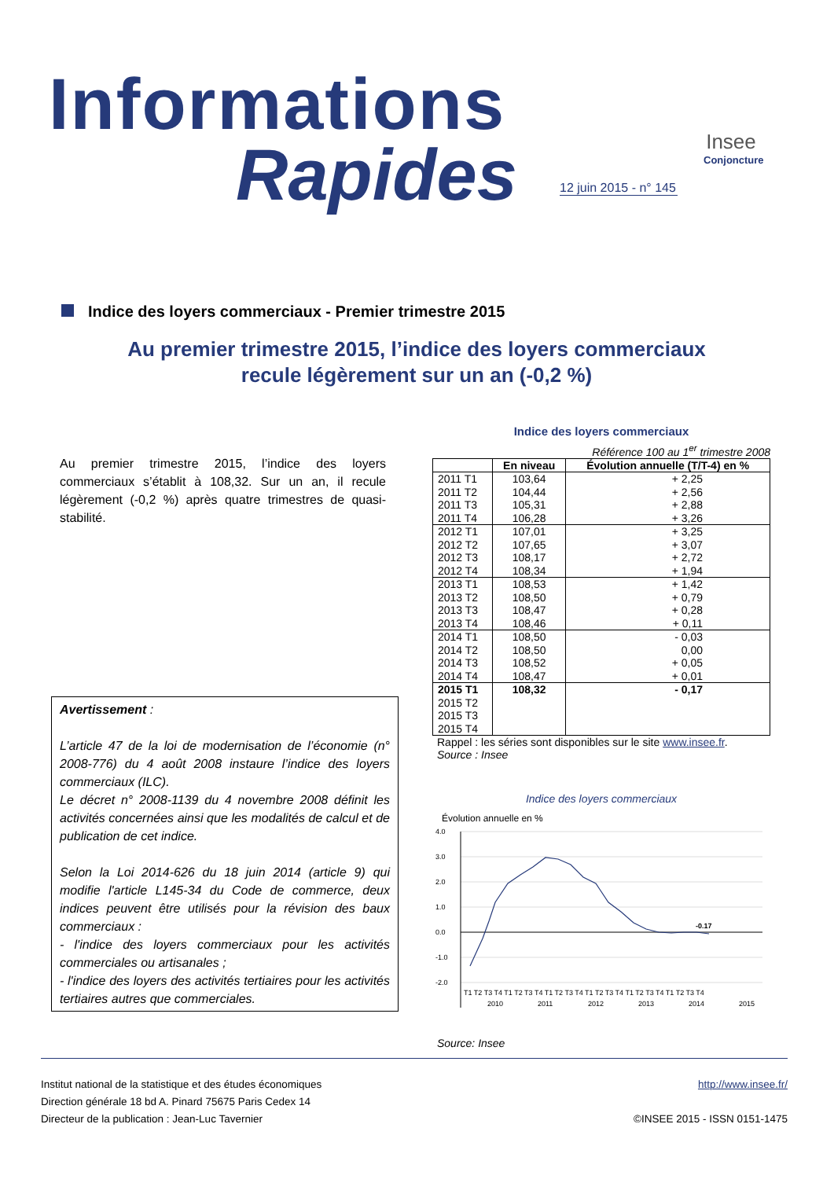Informations
Rapides
12 juin 2015 - n° 145
Insee
Conjoncture
Indice des loyers commerciaux - Premier trimestre 2015
Au premier trimestre 2015, l’indice des loyers commerciaux
recule légèrement sur un an (-0,2 %)
Au premier trimestre 2015, l’indice des loyers commerciaux s’établit à 108,32. Sur un an, il recule légèrement (-0,2 %) après quatre trimestres de quasi-stabilité.
Avertissement :
L’article 47 de la loi de modernisation de l’économie (n° 2008-776) du 4 août 2008 instaure l’indice des loyers commerciaux (ILC).
Le décret n° 2008-1139 du 4 novembre 2008 définit les activités concernées ainsi que les modalités de calcul et de publication de cet indice.
Selon la Loi 2014-626 du 18 juin 2014 (article 9) qui modifie l'article L145-34 du Code de commerce, deux indices peuvent être utilisés pour la révision des baux commerciaux :
- l'indice des loyers commerciaux pour les activités commerciales ou artisanales ;
- l'indice des loyers des activités tertiaires pour les activités tertiaires autres que commerciales.
Indice des loyers commerciaux
Référence 100 au 1<sup>er</sup> trimestre 2008
| | En niveau | Évolution annuelle (T/T-4) en % |
| --- | --- | --- |
| 2011 T1 | 103,64 | + 2,25 |
| 2011 T2 | 104,44 | + 2,56 |
| 2011 T3 | 105,31 | + 2,88 |
| 2011 T4 | 106,28 | + 3,26 |
| 2012 T1 | 107,01 | + 3,25 |
| 2012 T2 | 107,65 | + 3,07 |
| 2012 T3 | 108,17 | + 2,72 |
| 2012 T4 | 108,34 | + 1,94 |
| 2013 T1 | 108,53 | + 1,42 |
| 2013 T2 | 108,50 | + 0,79 |
| 2013 T3 | 108,47 | + 0,28 |
| 2013 T4 | 108,46 | + 0,11 |
| 2014 T1 | 108,50 | - 0,03 |
| 2014 T2 | 108,50 | 0,00 |
| 2014 T3 | 108,52 | + 0,05 |
| 2014 T4 | 108,47 | + 0,01 |
| 2015 T1 | 108,32 | - 0,17 |
| 2015 T2 | | |
| 2015 T3 | | |
| 2015 T4 | | |
Rappel : les séries sont disponibles sur le site www.insee.fr.
Source : Insee
Indice des loyers commerciaux
Évolution annuelle en %
4.0
3.0
2.0
1.0
0.0
-1.0
-2.0
-0.17
T1 T2 T3 T4 T1 T2 T3 T4 T1 T2 T3 T4 T1 T2 T3 T4 T1 T2 T3 T4 T1 T2 T3 T4
2010
2011
2012
2013
2014
2015
Source: Insee
Institut national de la statistique et des études économiques
Direction générale 18 bd A. Pinard 75675 Paris Cedex 14
Directeur de la publication : Jean-Luc Tavernier
http://www.insee.fr/
©INSEE 2015 - ISSN 0151-1475